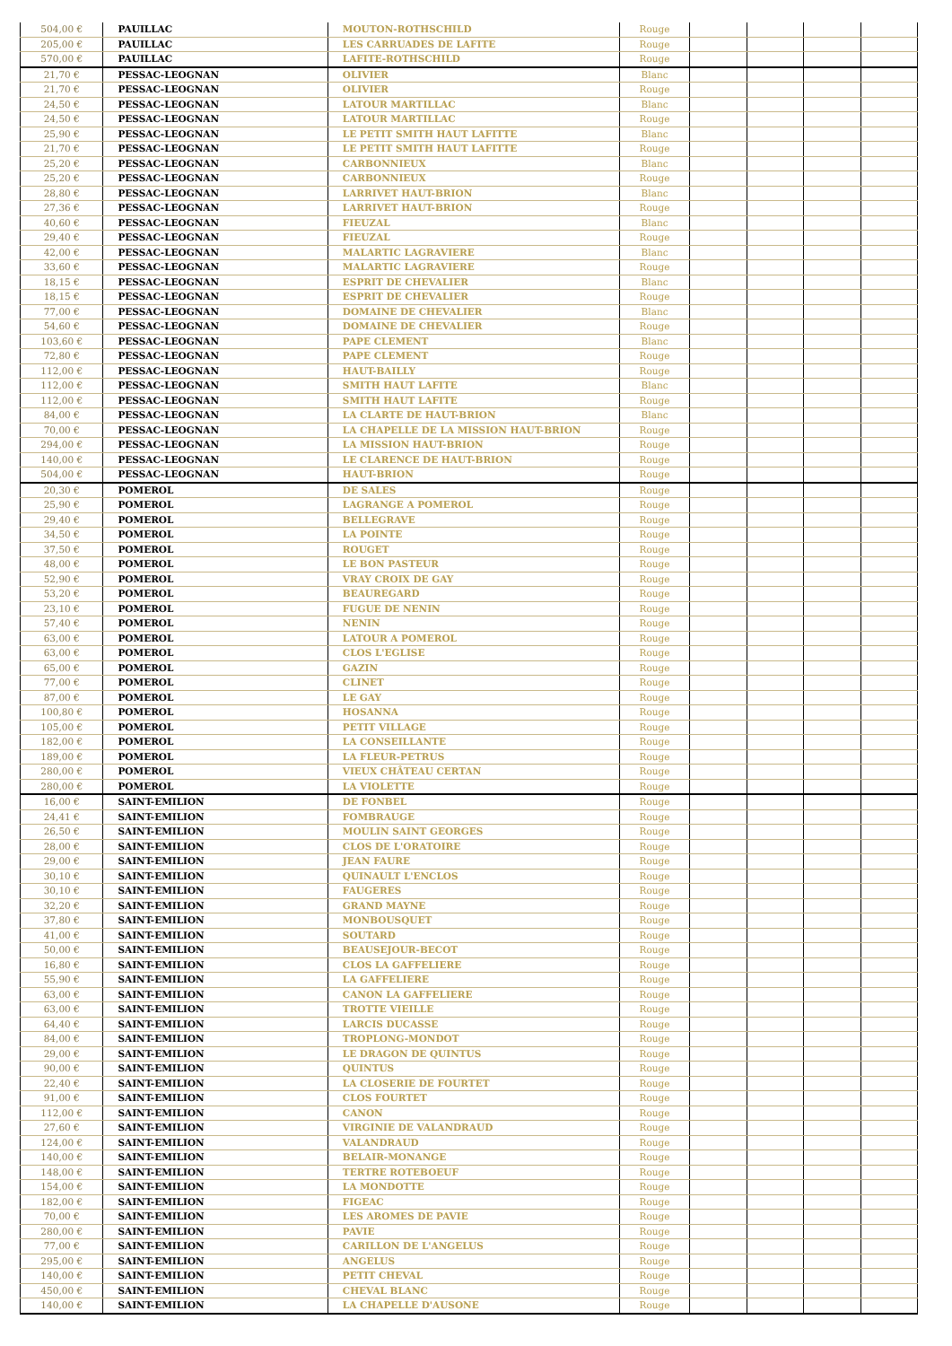| 504,00 € | PAUILLAC | MOUTON-ROTHSCHILD | Rouge | | | | |
| 205,00 € | PAUILLAC | LES CARRUADES DE LAFITE | Rouge | | | | |
| 570,00 € | PAUILLAC | LAFITE-ROTHSCHILD | Rouge | | | | |
| 21,70 € | PESSAC-LEOGNAN | OLIVIER | Blanc | | | | |
| 21,70 € | PESSAC-LEOGNAN | OLIVIER | Rouge | | | | |
| 24,50 € | PESSAC-LEOGNAN | LATOUR MARTILLAC | Blanc | | | | |
| 24,50 € | PESSAC-LEOGNAN | LATOUR MARTILLAC | Rouge | | | | |
| 25,90 € | PESSAC-LEOGNAN | LE PETIT SMITH HAUT LAFITTE | Blanc | | | | |
| 21,70 € | PESSAC-LEOGNAN | LE PETIT SMITH HAUT LAFITTE | Rouge | | | | |
| 25,20 € | PESSAC-LEOGNAN | CARBONNIEUX | Blanc | | | | |
| 25,20 € | PESSAC-LEOGNAN | CARBONNIEUX | Rouge | | | | |
| 28,80 € | PESSAC-LEOGNAN | LARRIVET HAUT-BRION | Blanc | | | | |
| 27,36 € | PESSAC-LEOGNAN | LARRIVET HAUT-BRION | Rouge | | | | |
| 40,60 € | PESSAC-LEOGNAN | FIEUZAL | Blanc | | | | |
| 29,40 € | PESSAC-LEOGNAN | FIEUZAL | Rouge | | | | |
| 42,00 € | PESSAC-LEOGNAN | MALARTIC LAGRAVIERE | Blanc | | | | |
| 33,60 € | PESSAC-LEOGNAN | MALARTIC LAGRAVIERE | Rouge | | | | |
| 18,15 € | PESSAC-LEOGNAN | ESPRIT DE CHEVALIER | Blanc | | | | |
| 18,15 € | PESSAC-LEOGNAN | ESPRIT DE CHEVALIER | Rouge | | | | |
| 77,00 € | PESSAC-LEOGNAN | DOMAINE DE CHEVALIER | Blanc | | | | |
| 54,60 € | PESSAC-LEOGNAN | DOMAINE DE CHEVALIER | Rouge | | | | |
| 103,60 € | PESSAC-LEOGNAN | PAPE CLEMENT | Blanc | | | | |
| 72,80 € | PESSAC-LEOGNAN | PAPE CLEMENT | Rouge | | | | |
| 112,00 € | PESSAC-LEOGNAN | HAUT-BAILLY | Rouge | | | | |
| 112,00 € | PESSAC-LEOGNAN | SMITH HAUT LAFITE | Blanc | | | | |
| 112,00 € | PESSAC-LEOGNAN | SMITH HAUT LAFITE | Rouge | | | | |
| 84,00 € | PESSAC-LEOGNAN | LA CLARTE DE HAUT-BRION | Blanc | | | | |
| 70,00 € | PESSAC-LEOGNAN | LA CHAPELLE DE LA MISSION HAUT-BRION | Rouge | | | | |
| 294,00 € | PESSAC-LEOGNAN | LA MISSION HAUT-BRION | Rouge | | | | |
| 140,00 € | PESSAC-LEOGNAN | LE CLARENCE DE HAUT-BRION | Rouge | | | | |
| 504,00 € | PESSAC-LEOGNAN | HAUT-BRION | Rouge | | | | |
| 20,30 € | POMEROL | DE SALES | Rouge | | | | |
| 25,90 € | POMEROL | LAGRANGE A POMEROL | Rouge | | | | |
| 29,40 € | POMEROL | BELLEGRAVE | Rouge | | | | |
| 34,50 € | POMEROL | LA POINTE | Rouge | | | | |
| 37,50 € | POMEROL | ROUGET | Rouge | | | | |
| 48,00 € | POMEROL | LE BON PASTEUR | Rouge | | | | |
| 52,90 € | POMEROL | VRAY CROIX DE GAY | Rouge | | | | |
| 53,20 € | POMEROL | BEAUREGARD | Rouge | | | | |
| 23,10 € | POMEROL | FUGUE DE NENIN | Rouge | | | | |
| 57,40 € | POMEROL | NENIN | Rouge | | | | |
| 63,00 € | POMEROL | LATOUR A POMEROL | Rouge | | | | |
| 63,00 € | POMEROL | CLOS L'EGLISE | Rouge | | | | |
| 65,00 € | POMEROL | GAZIN | Rouge | | | | |
| 77,00 € | POMEROL | CLINET | Rouge | | | | |
| 87,00 € | POMEROL | LE GAY | Rouge | | | | |
| 100,80 € | POMEROL | HOSANNA | Rouge | | | | |
| 105,00 € | POMEROL | PETIT VILLAGE | Rouge | | | | |
| 182,00 € | POMEROL | LA CONSEILLANTE | Rouge | | | | |
| 189,00 € | POMEROL | LA FLEUR-PETRUS | Rouge | | | | |
| 280,00 € | POMEROL | VIEUX CHÂTEAU CERTAN | Rouge | | | | |
| 280,00 € | POMEROL | LA VIOLETTE | Rouge | | | | |
| 16,00 € | SAINT-EMILION | DE FONBEL | Rouge | | | | |
| 24,41 € | SAINT-EMILION | FOMBRAUGE | Rouge | | | | |
| 26,50 € | SAINT-EMILION | MOULIN SAINT GEORGES | Rouge | | | | |
| 28,00 € | SAINT-EMILION | CLOS DE L'ORATOIRE | Rouge | | | | |
| 29,00 € | SAINT-EMILION | JEAN FAURE | Rouge | | | | |
| 30,10 € | SAINT-EMILION | QUINAULT L'ENCLOS | Rouge | | | | |
| 30,10 € | SAINT-EMILION | FAUGERES | Rouge | | | | |
| 32,20 € | SAINT-EMILION | GRAND MAYNE | Rouge | | | | |
| 37,80 € | SAINT-EMILION | MONBOUSQUET | Rouge | | | | |
| 41,00 € | SAINT-EMILION | SOUTARD | Rouge | | | | |
| 50,00 € | SAINT-EMILION | BEAUSEJOUR-BECOT | Rouge | | | | |
| 16,80 € | SAINT-EMILION | CLOS LA GAFFELIERE | Rouge | | | | |
| 55,90 € | SAINT-EMILION | LA GAFFELIERE | Rouge | | | | |
| 63,00 € | SAINT-EMILION | CANON LA GAFFELIERE | Rouge | | | | |
| 63,00 € | SAINT-EMILION | TROTTE VIEILLE | Rouge | | | | |
| 64,40 € | SAINT-EMILION | LARCIS DUCASSE | Rouge | | | | |
| 84,00 € | SAINT-EMILION | TROPLONG-MONDOT | Rouge | | | | |
| 29,00 € | SAINT-EMILION | LE DRAGON DE QUINTUS | Rouge | | | | |
| 90,00 € | SAINT-EMILION | QUINTUS | Rouge | | | | |
| 22,40 € | SAINT-EMILION | LA CLOSERIE DE FOURTET | Rouge | | | | |
| 91,00 € | SAINT-EMILION | CLOS FOURTET | Rouge | | | | |
| 112,00 € | SAINT-EMILION | CANON | Rouge | | | | |
| 27,60 € | SAINT-EMILION | VIRGINIE DE VALANDRAUD | Rouge | | | | |
| 124,00 € | SAINT-EMILION | VALANDRAUD | Rouge | | | | |
| 140,00 € | SAINT-EMILION | BELAIR-MONANGE | Rouge | | | | |
| 148,00 € | SAINT-EMILION | TERTRE ROTEBOEUF | Rouge | | | | |
| 154,00 € | SAINT-EMILION | LA MONDOTTE | Rouge | | | | |
| 182,00 € | SAINT-EMILION | FIGEAC | Rouge | | | | |
| 70,00 € | SAINT-EMILION | LES AROMES DE PAVIE | Rouge | | | | |
| 280,00 € | SAINT-EMILION | PAVIE | Rouge | | | | |
| 77,00 € | SAINT-EMILION | CARILLON DE L'ANGELUS | Rouge | | | | |
| 295,00 € | SAINT-EMILION | ANGELUS | Rouge | | | | |
| 140,00 € | SAINT-EMILION | PETIT CHEVAL | Rouge | | | | |
| 450,00 € | SAINT-EMILION | CHEVAL BLANC | Rouge | | | | |
| 140,00 € | SAINT-EMILION | LA CHAPELLE D'AUSONE | Rouge | | | | |